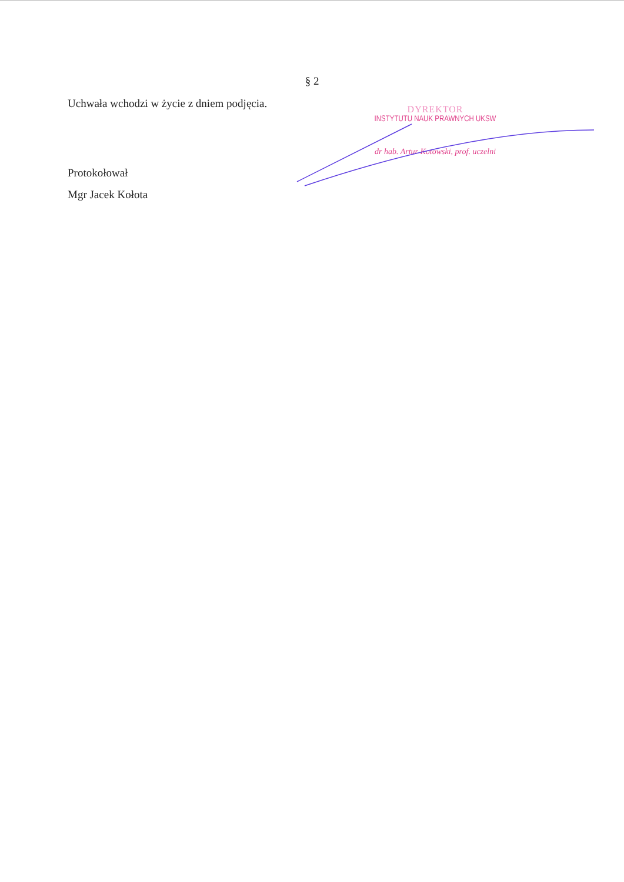§ 2
Uchwała wchodzi w życie z dniem podjęcia.
DYREKTOR
INSTYTUTU NAUK PRAWNYCH UKSW
dr hab. Artur Kotowski, prof. uczelni
Protokołował
Mgr Jacek Kołota